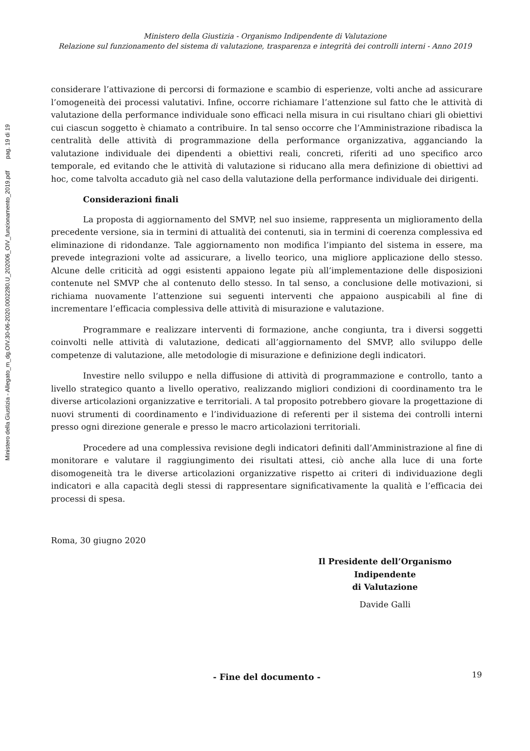Ministero della Giustizia - Organismo Indipendente di Valutazione
Relazione sul funzionamento del sistema di valutazione, trasparenza e integrità dei controlli interni - Anno 2019
considerare l’attivazione di percorsi di formazione e scambio di esperienze, volti anche ad assicurare l’omogeneità dei processi valutativi. Infine, occorre richiamare l’attenzione sul fatto che le attività di valutazione della performance individuale sono efficaci nella misura in cui risultano chiari gli obiettivi cui ciascun soggetto è chiamato a contribuire. In tal senso occorre che l’Amministrazione ribadisca la centralità delle attività di programmazione della performance organizzativa, agganciando la valutazione individuale dei dipendenti a obiettivi reali, concreti, riferiti ad uno specifico arco temporale, ed evitando che le attività di valutazione si riducano alla mera definizione di obiettivi ad hoc, come talvolta accaduto già nel caso della valutazione della performance individuale dei dirigenti.
Considerazioni finali
La proposta di aggiornamento del SMVP, nel suo insieme, rappresenta un miglioramento della precedente versione, sia in termini di attualità dei contenuti, sia in termini di coerenza complessiva ed eliminazione di ridondanze. Tale aggiornamento non modifica l’impianto del sistema in essere, ma prevede integrazioni volte ad assicurare, a livello teorico, una migliore applicazione dello stesso. Alcune delle criticità ad oggi esistenti appaiono legate più all’implementazione delle disposizioni contenute nel SMVP che al contenuto dello stesso. In tal senso, a conclusione delle motivazioni, si richiama nuovamente l’attenzione sui seguenti interventi che appaiono auspicabili al fine di incrementare l’efficacia complessiva delle attività di misurazione e valutazione.
Programmare e realizzare interventi di formazione, anche congiunta, tra i diversi soggetti coinvolti nelle attività di valutazione, dedicati all’aggiornamento del SMVP, allo sviluppo delle competenze di valutazione, alle metodologie di misurazione e definizione degli indicatori.
Investire nello sviluppo e nella diffusione di attività di programmazione e controllo, tanto a livello strategico quanto a livello operativo, realizzando migliori condizioni di coordinamento tra le diverse articolazioni organizzative e territoriali. A tal proposito potrebbero giovare la progettazione di nuovi strumenti di coordinamento e l’individuazione di referenti per il sistema dei controlli interni presso ogni direzione generale e presso le macro articolazioni territoriali.
Procedere ad una complessiva revisione degli indicatori definiti dall’Amministrazione al fine di monitorare e valutare il raggiungimento dei risultati attesi, ciò anche alla luce di una forte disomogeneità tra le diverse articolazioni organizzative rispetto ai criteri di individuazione degli indicatori e alla capacità degli stessi di rappresentare significativamente la qualità e l’efficacia dei processi di spesa.
Roma, 30 giugno 2020
Il Presidente dell’Organismo Indipendente
di Valutazione
Davide Galli
- Fine del documento -
19
Ministero della Giustizia - Allegato_m_dg.OIV.30-06-2020.0002280.U_202006_OIV_funzionamento_2019.pdf pag. 19 di 19